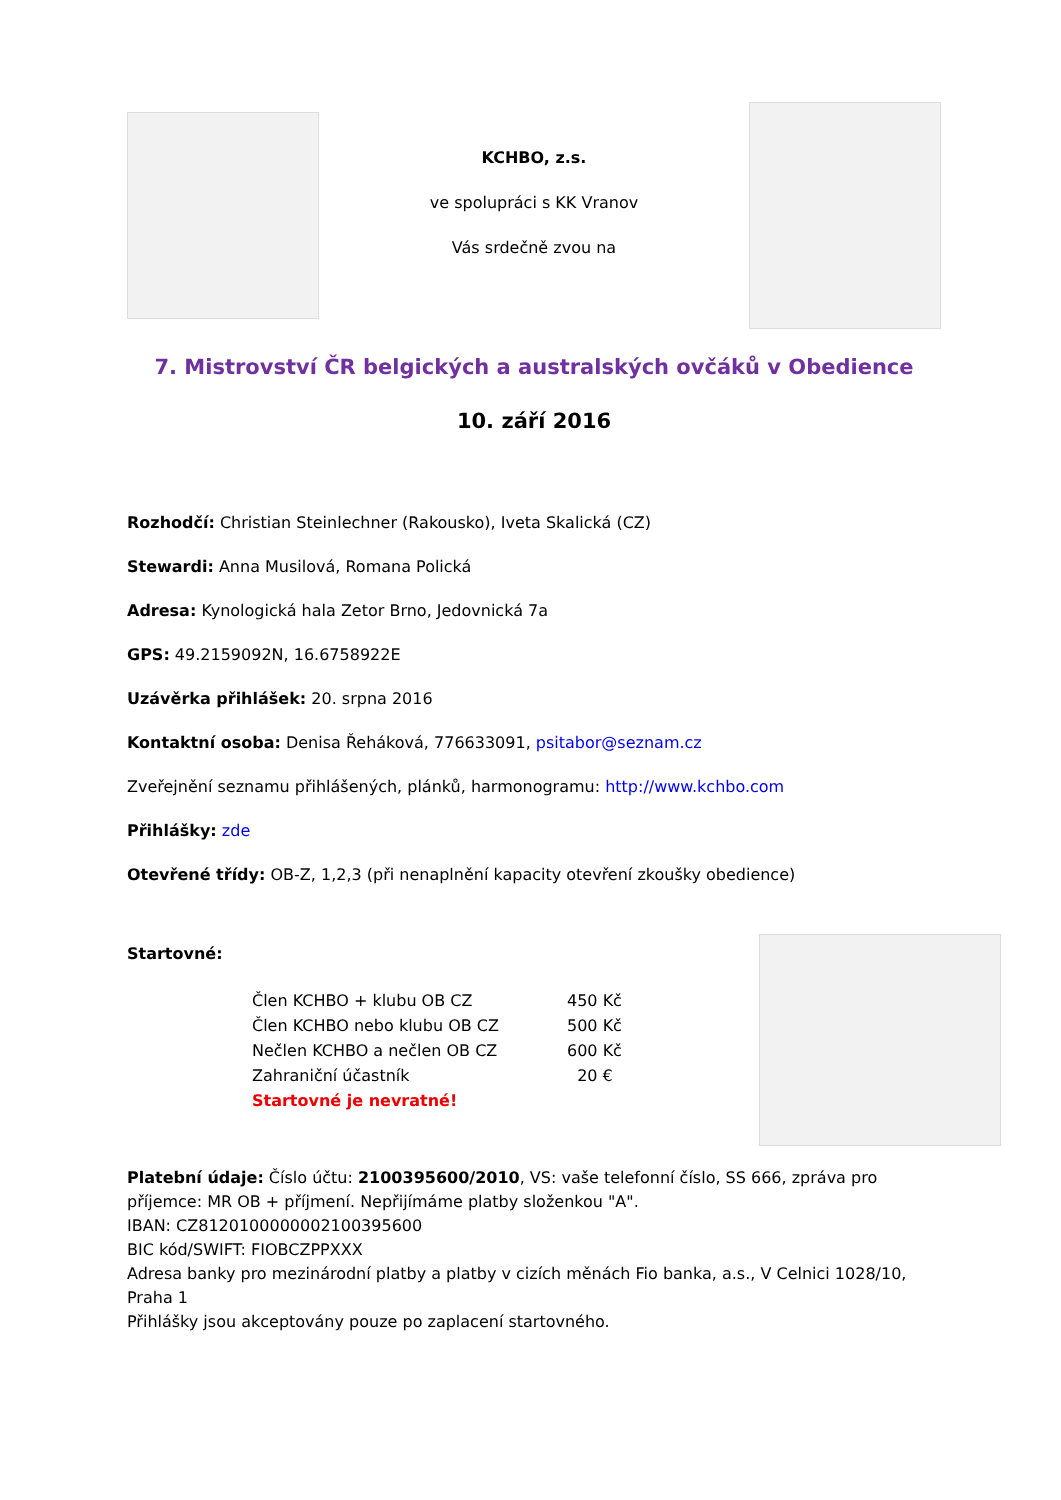KCHBO, z.s.
ve spolupráci s KK Vranov
Vás srdečně zvou na
7. Mistrovství ČR belgických a australských ovčáků v Obedience
10. září 2016
Rozhodčí: Christian Steinlechner (Rakousko), Iveta Skalická (CZ)
Stewardi: Anna Musilová, Romana Polická
Adresa: Kynologická hala Zetor Brno, Jedovnická 7a
GPS: 49.2159092N, 16.6758922E
Uzávěrka přihlášek: 20. srpna 2016
Kontaktní osoba: Denisa Řeháková, 776633091, psitabor@seznam.cz
Zveřejnění seznamu přihlášených, plánků, harmonogramu: http://www.kchbo.com
Přihlášky: zde
Otevřené třídy: OB-Z, 1,2,3 (při nenaplnění kapacity otevření zkoušky obedience)
Startovné:
| Člen KCHBO + klubu OB CZ | 450 Kč |
| Člen KCHBO nebo klubu OB CZ | 500 Kč |
| Nečlen KCHBO a nečlen OB CZ | 600 Kč |
| Zahraniční účastník | 20 € |
| Startovné je nevratné! | |
Platební údaje: Číslo účtu: 2100395600/2010, VS: vaše telefonní číslo, SS 666, zpráva pro příjemce: MR OB + příjmení. Nepřijímáme platby složenkou "A".
IBAN: CZ8120100000002100395600
BIC kód/SWIFT: FIOBCZPPXXX
Adresa banky pro mezinárodní platby a platby v cizích měnách Fio banka, a.s., V Celnici 1028/10, Praha 1
Přihlášky jsou akceptovány pouze po zaplacení startovného.